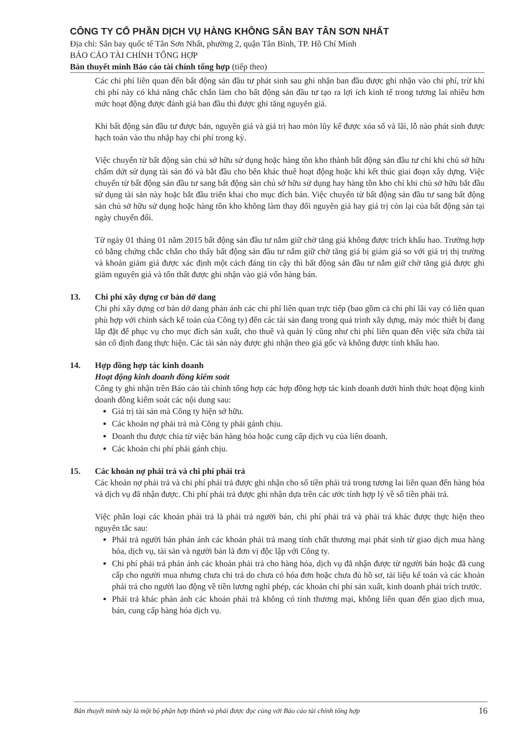CÔNG TY CỔ PHẦN DỊCH VỤ HÀNG KHÔNG SÂN BAY TÂN SƠN NHẤT
Địa chỉ: Sân bay quốc tế Tân Sơn Nhất, phường 2, quận Tân Bình, TP. Hồ Chí Minh
BÁO CÁO TÀI CHÍNH TỔNG HỢP
Bản thuyết minh Báo cáo tài chính tổng hợp (tiếp theo)
Các chi phí liên quan đến bất động sản đầu tư phát sinh sau ghi nhận ban đầu được ghi nhận vào chi phí, trừ khi chi phí này có khả năng chắc chắn làm cho bất động sản đầu tư tạo ra lợi ích kinh tế trong tương lai nhiều hơn mức hoạt động được đánh giá ban đầu thì được ghi tăng nguyên giá.
Khi bất động sản đầu tư được bán, nguyên giá và giá trị hao mòn lũy kế được xóa sổ và lãi, lỗ nào phát sinh được hạch toán vào thu nhập hay chi phí trong kỳ.
Việc chuyển từ bất động sản chủ sở hữu sử dụng hoặc hàng tồn kho thành bất động sản đầu tư chỉ khi chủ sở hữu chấm dứt sử dụng tài sản đó và bắt đầu cho bên khác thuê hoạt động hoặc khi kết thúc giai đoạn xây dựng. Việc chuyển từ bất động sản đầu tư sang bất động sản chủ sở hữu sử dụng hay hàng tồn kho chỉ khi chủ sở hữu bắt đầu sử dụng tài sản này hoặc bắt đầu triển khai cho mục đích bán. Việc chuyển từ bất động sản đầu tư sang bất động sản chủ sở hữu sử dụng hoặc hàng tồn kho không làm thay đổi nguyên giá hay giá trị còn lại của bất động sản tại ngày chuyển đổi.
Từ ngày 01 tháng 01 năm 2015 bất động sản đầu tư nắm giữ chờ tăng giá không được trích khấu hao. Trường hợp có bằng chứng chắc chắn cho thấy bất động sản đầu tư nắm giữ chờ tăng giá bị giảm giá so với giá trị thị trường và khoản giảm giá được xác định một cách đáng tin cậy thì bất động sản đầu tư nắm giữ chờ tăng giá được ghi giảm nguyên giá và tổn thất được ghi nhận vào giá vốn hàng bán.
13. Chi phí xây dựng cơ bản dở dang
Chi phí xây dựng cơ bản dở dang phản ánh các chi phí liên quan trực tiếp (bao gồm cả chi phí lãi vay có liên quan phù hợp với chính sách kế toán của Công ty) đến các tài sản đang trong quá trình xây dựng, máy móc thiết bị đang lắp đặt để phục vụ cho mục đích sản xuất, cho thuê và quản lý cũng như chi phí liên quan đến việc sửa chữa tài sản cố định đang thực hiện. Các tài sản này được ghi nhận theo giá gốc và không được tính khấu hao.
14. Hợp đồng hợp tác kinh doanh
Hoạt động kinh doanh đồng kiểm soát
Công ty ghi nhận trên Báo cáo tài chính tổng hợp các hợp đồng hợp tác kinh doanh dưới hình thức hoạt động kinh doanh đồng kiểm soát các nội dung sau:
Giá trị tài sản mà Công ty hiện sở hữu.
Các khoản nợ phải trả mà Công ty phải gánh chịu.
Doanh thu được chia từ việc bán hàng hóa hoặc cung cấp dịch vụ của liên doanh.
Các khoản chi phí phải gánh chịu.
15. Các khoản nợ phải trả và chi phí phải trả
Các khoản nợ phải trả và chi phí phải trả được ghi nhận cho số tiền phải trả trong tương lai liên quan đến hàng hóa và dịch vụ đã nhận được. Chi phí phải trả được ghi nhận dựa trên các ước tính hợp lý về số tiền phải trả.
Việc phân loại các khoản phải trả là phải trả người bán, chi phí phải trả và phải trả khác được thực hiện theo nguyên tắc sau:
Phải trả người bán phản ánh các khoản phải trả mang tính chất thương mại phát sinh từ giao dịch mua hàng hóa, dịch vụ, tài sản và người bán là đơn vị độc lập với Công ty.
Chi phí phải trả phản ánh các khoản phải trả cho hàng hóa, dịch vụ đã nhận được từ người bán hoặc đã cung cấp cho người mua nhưng chưa chi trả do chưa có hóa đơn hoặc chưa đủ hồ sơ, tài liệu kế toán và các khoản phải trả cho người lao động về tiền lương nghỉ phép, các khoản chi phí sản xuất, kinh doanh phải trích trước.
Phải trả khác phản ánh các khoản phải trả không có tính thương mại, không liên quan đến giao dịch mua, bán, cung cấp hàng hóa dịch vụ.
Bản thuyết minh này là một bộ phận hợp thành và phải được đọc cùng với Báo cáo tài chính tổng hợp 16